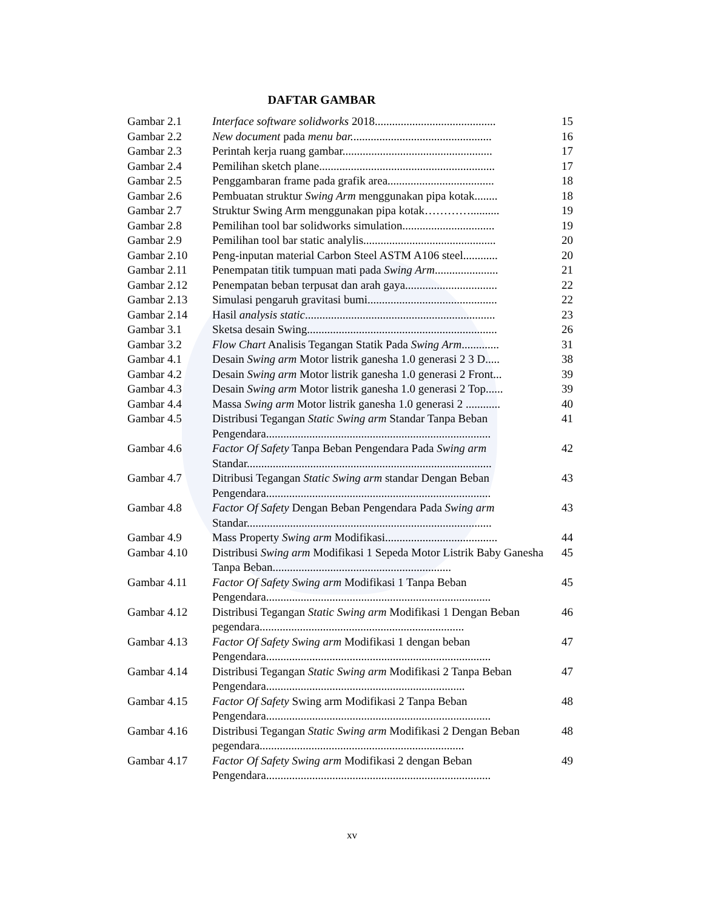DAFTAR GAMBAR
| Gambar 2.1 | Interface software solidworks 2018.......................................... | 15 |
| Gambar 2.2 | New document pada menu bar. ................................................ | 16 |
| Gambar 2.3 | Perintah kerja ruang gambar.................................................... | 17 |
| Gambar 2.4 | Pemilihan sketch plane............................................................. | 17 |
| Gambar 2.5 | Penggambaran frame pada grafik area..................................... | 18 |
| Gambar 2.6 | Pembuatan struktur Swing Arm menggunakan pipa kotak........ | 18 |
| Gambar 2.7 | Struktur Swing Arm menggunakan pipa kotak………….......... | 19 |
| Gambar 2.8 | Pemilihan tool bar solidworks simulation................................ | 19 |
| Gambar 2.9 | Pemilihan tool bar static analylis.............................................. | 20 |
| Gambar 2.10 | Peng-inputan material Carbon Steel ASTM A106 steel............ | 20 |
| Gambar 2.11 | Penempatan titik tumpuan mati pada Swing Arm ...................... | 21 |
| Gambar 2.12 | Penempatan beban terpusat dan arah gaya................................ | 22 |
| Gambar 2.13 | Simulasi pengaruh gravitasi bumi............................................. | 22 |
| Gambar 2.14 | Hasil analysis static .................................................................. | 23 |
| Gambar 3.1 | Sketsa desain Swing.................................................................. | 26 |
| Gambar 3.2 | Flow Chart Analisis Tegangan Statik Pada Swing Arm ............. | 31 |
| Gambar 4.1 | Desain Swing arm Motor listrik ganesha 1.0 generasi 2 3 D..... | 38 |
| Gambar 4.2 | Desain Swing arm Motor listrik ganesha 1.0 generasi 2 Front... | 39 |
| Gambar 4.3 | Desain Swing arm Motor listrik ganesha 1.0 generasi 2 Top...... | 39 |
| Gambar 4.4 | Massa Swing arm Motor listrik ganesha 1.0 generasi 2 ............ | 40 |
| Gambar 4.5 | Distribusi Tegangan Static Swing arm Standar Tanpa Beban Pengendara.............................................................................. | 41 |
| Gambar 4.6 | Factor Of Safety Tanpa Beban Pengendara Pada Swing arm Standar..................................................................................... | 42 |
| Gambar 4.7 | Ditribusi Tegangan Static Swing arm standar Dengan Beban Pengendara.............................................................................. | 43 |
| Gambar 4.8 | Factor Of Safety Dengan Beban Pengendara Pada Swing arm Standar..................................................................................... | 43 |
| Gambar 4.9 | Mass Property Swing arm Modifikasi....................................... | 44 |
| Gambar 4.10 | Distribusi Swing arm Modifikasi 1 Sepeda Motor Listrik Baby Ganesha Tanpa Beban.............................................................. | 45 |
| Gambar 4.11 | Factor Of Safety Swing arm Modifikasi 1 Tanpa Beban Pengendara.............................................................................. | 45 |
| Gambar 4.12 | Distribusi Tegangan Static Swing arm Modifikasi 1 Dengan Beban pegendara....................................................................... | 46 |
| Gambar 4.13 | Factor Of Safety Swing arm Modifikasi 1 dengan beban Pengendara.............................................................................. | 47 |
| Gambar 4.14 | Distribusi Tegangan Static Swing arm Modifikasi 2 Tanpa Beban Pengendara..................................................................... | 47 |
| Gambar 4.15 | Factor Of Safety Swing arm Modifikasi 2 Tanpa Beban Pengendara.............................................................................. | 48 |
| Gambar 4.16 | Distribusi Tegangan Static Swing arm Modifikasi 2 Dengan Beban pegendara....................................................................... | 48 |
| Gambar 4.17 | Factor Of Safety Swing arm Modifikasi 2 dengan Beban Pengendara.............................................................................. | 49 |
xv